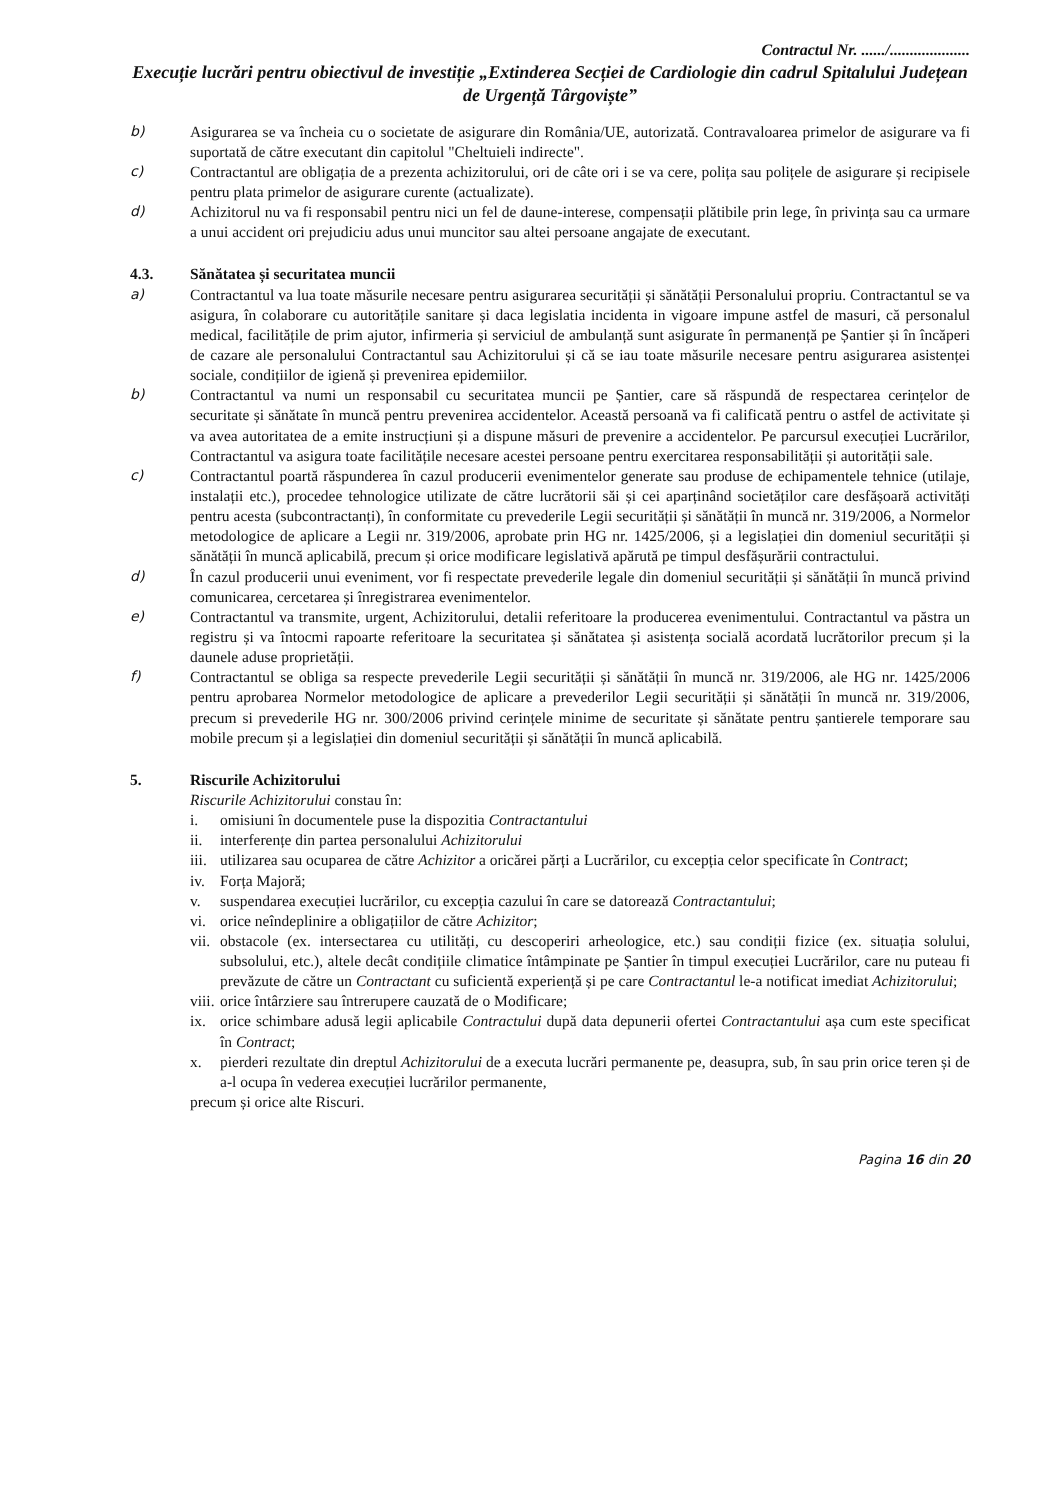Contractul Nr. ....../....................
Execuție lucrări pentru obiectivul de investiție „Extinderea Secției de Cardiologie din cadrul Spitalului Județean de Urgență Târgoviște”
b) Asigurarea se va încheia cu o societate de asigurare din România/UE, autorizată. Contravaloarea primelor de asigurare va fi suportată de către executant din capitolul "Cheltuieli indirecte".
c) Contractantul are obligația de a prezenta achizitorului, ori de câte ori i se va cere, polița sau polițele de asigurare și recipisele pentru plata primelor de asigurare curente (actualizate).
d) Achizitorul nu va fi responsabil pentru nici un fel de daune-interese, compensații plătibile prin lege, în privința sau ca urmare a unui accident ori prejudiciu adus unui muncitor sau altei persoane angajate de executant.
4.3. Sănătatea și securitatea muncii
a) Contractantul va lua toate măsurile necesare pentru asigurarea securității și sănătății Personalului propriu. Contractantul se va asigura, în colaborare cu autoritățile sanitare și daca legislatia incidenta in vigoare impune astfel de masuri, că personalul medical, facilitățile de prim ajutor, infirmeria și serviciul de ambulanță sunt asigurate în permanență pe Șantier și în încăperi de cazare ale personalului Contractantul sau Achizitorului și că se iau toate măsurile necesare pentru asigurarea asistenței sociale, condițiilor de igienă și prevenirea epidemiilor.
b) Contractantul va numi un responsabil cu securitatea muncii pe Șantier, care să răspundă de respectarea cerințelor de securitate și sănătate în muncă pentru prevenirea accidentelor. Această persoană va fi calificată pentru o astfel de activitate și va avea autoritatea de a emite instrucțiuni și a dispune măsuri de prevenire a accidentelor. Pe parcursul execuției Lucrărilor, Contractantul va asigura toate facilitățile necesare acestei persoane pentru exercitarea responsabilității și autorității sale.
c) Contractantul poartă răspunderea în cazul producerii evenimentelor generate sau produse de echipamentele tehnice (utilaje, instalații etc.), procedee tehnologice utilizate de către lucrătorii săi și cei aparținând societăților care desfășoară activități pentru acesta (subcontractanți), în conformitate cu prevederile Legii securității și sănătății în muncă nr. 319/2006, a Normelor metodologice de aplicare a Legii nr. 319/2006, aprobate prin HG nr. 1425/2006, și a legislației din domeniul securității și sănătății în muncă aplicabilă, precum și orice modificare legislativă apărută pe timpul desfășurării contractului.
d) În cazul producerii unui eveniment, vor fi respectate prevederile legale din domeniul securității și sănătății în muncă privind comunicarea, cercetarea și înregistrarea evenimentelor.
e) Contractantul va transmite, urgent, Achizitorului, detalii referitoare la producerea evenimentului. Contractantul va păstra un registru și va întocmi rapoarte referitoare la securitatea și sănătatea și asistența socială acordată lucrătorilor precum și la daunele aduse proprietății.
f) Contractantul se obliga sa respecte prevederile Legii securității și sănătății în muncă nr. 319/2006, ale HG nr. 1425/2006 pentru aprobarea Normelor metodologice de aplicare a prevederilor Legii securității și sănătății în muncă nr. 319/2006, precum si prevederile HG nr. 300/2006 privind cerințele minime de securitate și sănătate pentru șantierele temporare sau mobile precum și a legislației din domeniul securității și sănătății în muncă aplicabilă.
5. Riscurile Achizitorului
Riscurile Achizitorului constau în:
i. omisiuni în documentele puse la dispozitia Contractantului
ii. interferențe din partea personalului Achizitorului
iii. utilizarea sau ocuparea de către Achizitor a oricărei părți a Lucrărilor, cu excepția celor specificate în Contract;
iv. Forța Majoră;
v. suspendarea execuției lucrărilor, cu excepția cazului în care se datorează Contractantului;
vi. orice neîndeplinire a obligațiilor de către Achizitor;
vii. obstacole (ex. intersectarea cu utilități, cu descoperiri arheologice, etc.) sau condiții fizice (ex. situația solului, subsolului, etc.), altele decât condițiile climatice întâmpinate pe Șantier în timpul execuției Lucrărilor, care nu puteau fi prevăzute de către un Contractant cu suficientă experiență și pe care Contractantul le-a notificat imediat Achizitorului;
viii. orice întârziere sau întrerupere cauzată de o Modificare;
ix. orice schimbare adusă legii aplicabile Contractului după data depunerii ofertei Contractantului așa cum este specificat în Contract;
x. pierderi rezultate din dreptul Achizitorului de a executa lucrări permanente pe, deasupra, sub, în sau prin orice teren și de a-l ocupa în vederea execuției lucrărilor permanente,
precum și orice alte Riscuri.
Pagina 16 din 20